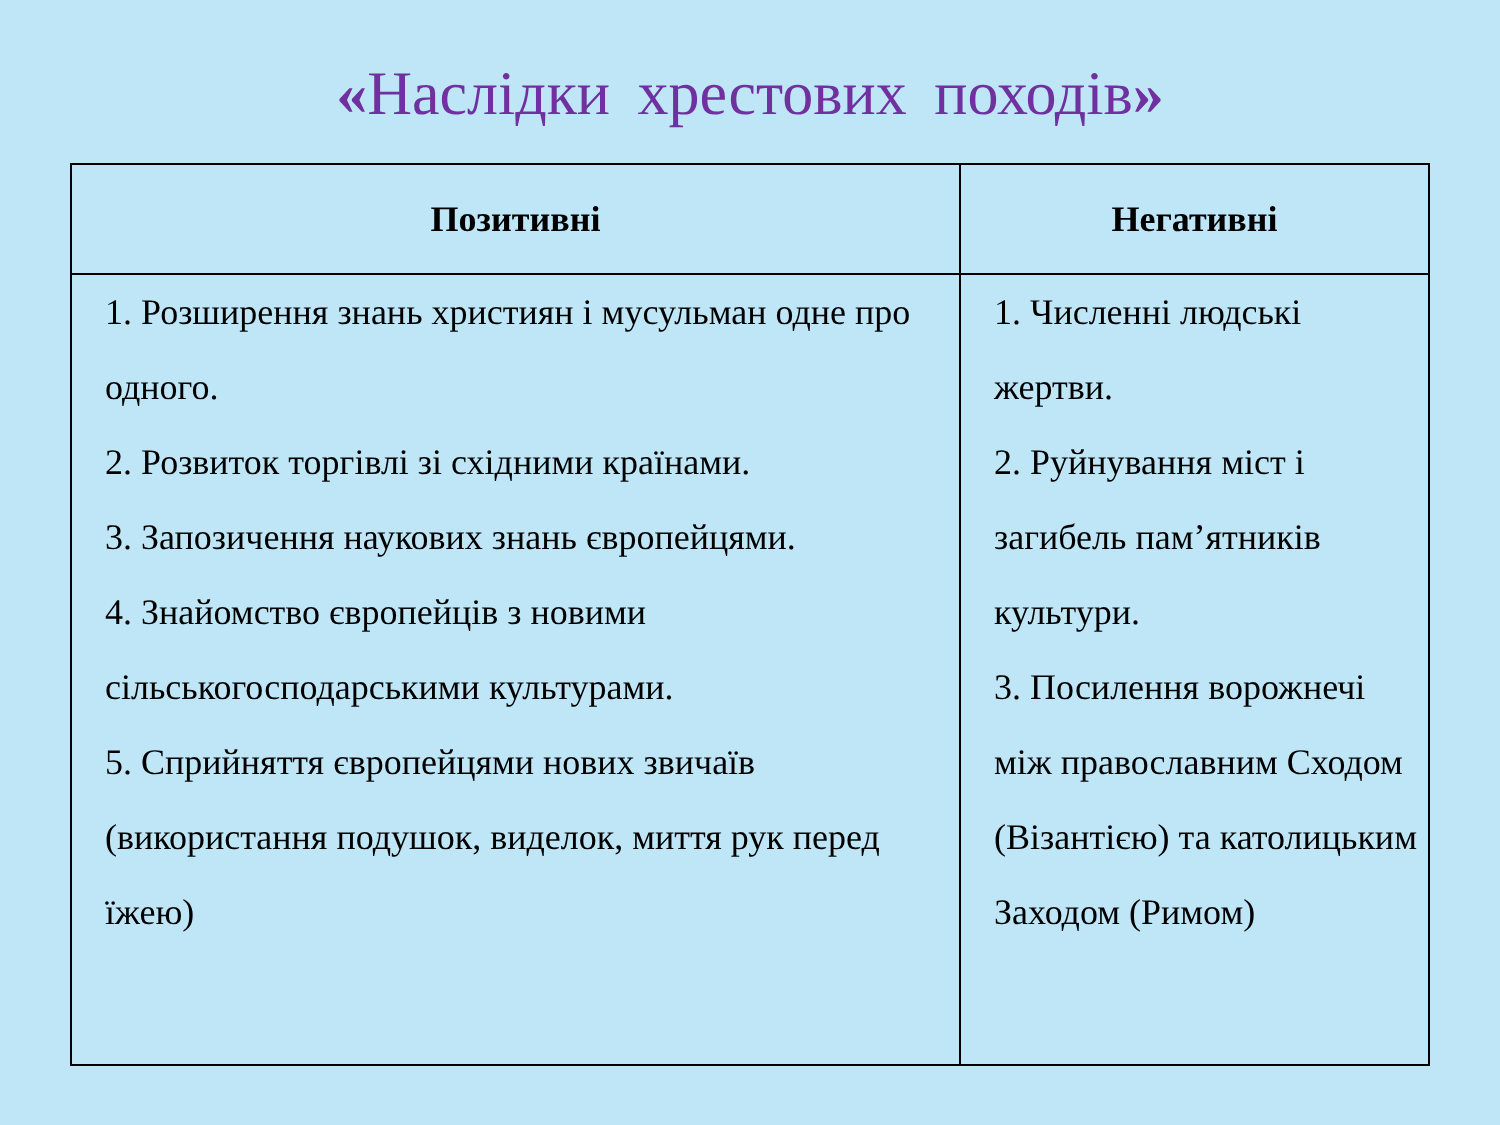«Наслідки хрестових походів»
| Позитивні | Негативні |
| --- | --- |
| 1. Розширення знань християн і мусульман одне про одного. 2. Розвиток торгівлі зі східними країнами. 3. Запозичення наукових знань європейцями. 4. Знайомство європейців з новими сільськогосподарськими культурами. 5. Сприйняття європейцями нових звичаїв (використання подушок, виделок, миття рук перед їжею) | 1. Численні людські жертви. 2. Руйнування міст і загибель пам’ятників культури. 3. Посилення ворожнечі між православним Сходом (Візантією) та католицьким Заходом (Римом) |